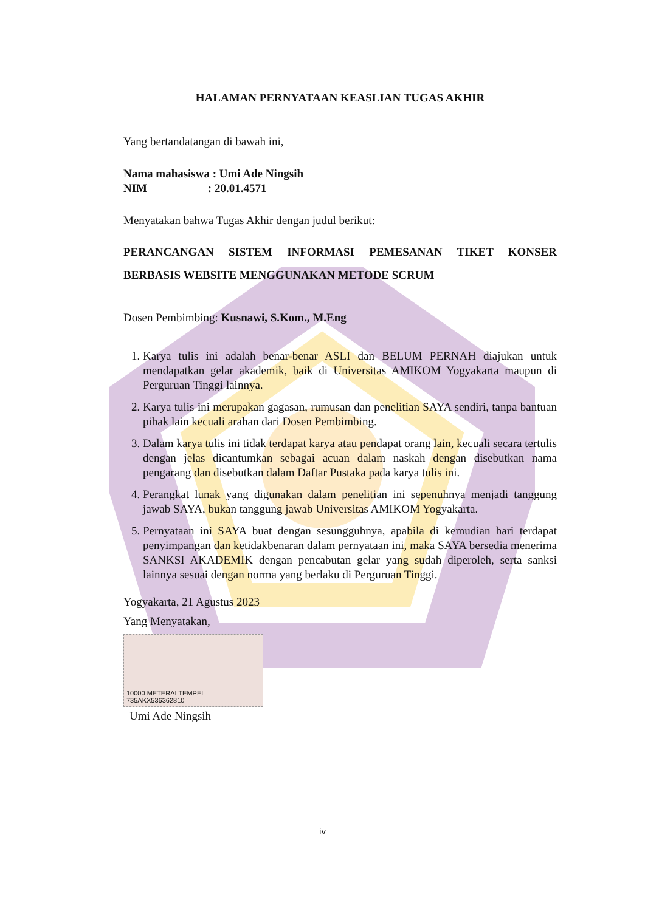HALAMAN PERNYATAAN KEASLIAN TUGAS AKHIR
Yang bertandatangan di bawah ini,
Nama mahasiswa : Umi Ade Ningsih
NIM : 20.01.4571
Menyatakan bahwa Tugas Akhir dengan judul berikut:
PERANCANGAN SISTEM INFORMASI PEMESANAN TIKET KONSER BERBASIS WEBSITE MENGGUNAKAN METODE SCRUM
Dosen Pembimbing: Kusnawi, S.Kom., M.Eng
1. Karya tulis ini adalah benar-benar ASLI dan BELUM PERNAH diajukan untuk mendapatkan gelar akademik, baik di Universitas AMIKOM Yogyakarta maupun di Perguruan Tinggi lainnya.
2. Karya tulis ini merupakan gagasan, rumusan dan penelitian SAYA sendiri, tanpa bantuan pihak lain kecuali arahan dari Dosen Pembimbing.
3. Dalam karya tulis ini tidak terdapat karya atau pendapat orang lain, kecuali secara tertulis dengan jelas dicantumkan sebagai acuan dalam naskah dengan disebutkan nama pengarang dan disebutkan dalam Daftar Pustaka pada karya tulis ini.
4. Perangkat lunak yang digunakan dalam penelitian ini sepenuhnya menjadi tanggung jawab SAYA, bukan tanggung jawab Universitas AMIKOM Yogyakarta.
5. Pernyataan ini SAYA buat dengan sesungguhnya, apabila di kemudian hari terdapat penyimpangan dan ketidakbenaran dalam pernyataan ini, maka SAYA bersedia menerima SANKSI AKADEMIK dengan pencabutan gelar yang sudah diperoleh, serta sanksi lainnya sesuai dengan norma yang berlaku di Perguruan Tinggi.
Yogyakarta, 21 Agustus 2023
Yang Menyatakan,
10000 METERAI TEMPEL 735AKX536362810
Umi Ade Ningsih
iv